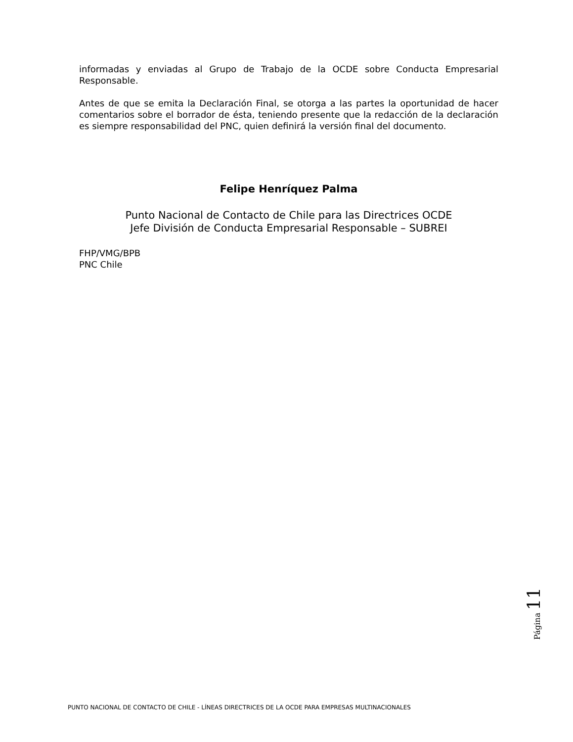informadas y enviadas al Grupo de Trabajo de la OCDE sobre Conducta Empresarial Responsable.
Antes de que se emita la Declaración Final, se otorga a las partes la oportunidad de hacer comentarios sobre el borrador de ésta, teniendo presente que la redacción de la declaración es siempre responsabilidad del PNC, quien definirá la versión final del documento.
Felipe Henríquez Palma
Punto Nacional de Contacto de Chile para las Directrices OCDE
Jefe División de Conducta Empresarial Responsable – SUBREI
FHP/VMG/BPB
PNC Chile
Página 11
PUNTO NACIONAL DE CONTACTO DE CHILE - LÍNEAS DIRECTRICES DE LA OCDE PARA EMPRESAS MULTINACIONALES